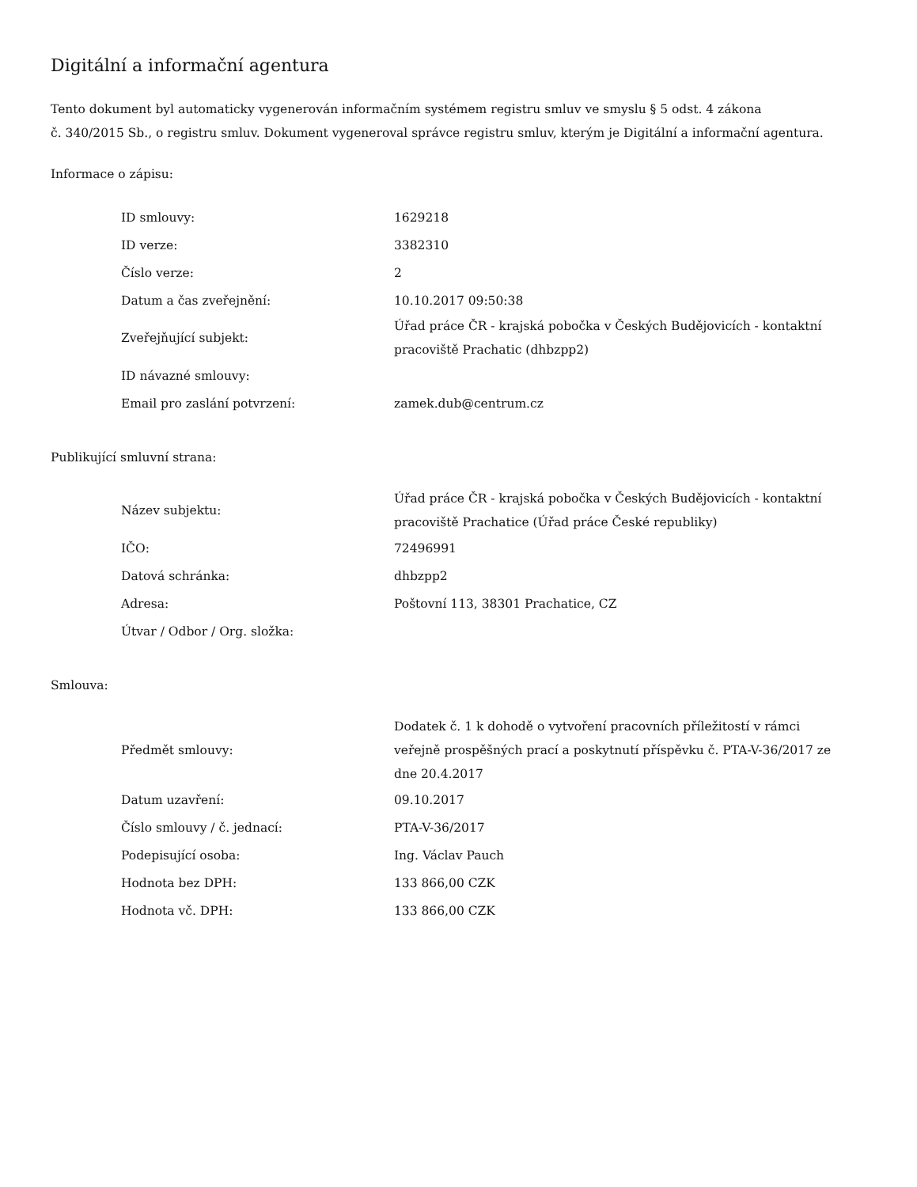Digitální a informační agentura
Tento dokument byl automaticky vygenerován informačním systémem registru smluv ve smyslu § 5 odst. 4 zákona
č. 340/2015 Sb., o registru smluv. Dokument vygeneroval správce registru smluv, kterým je Digitální a informační agentura.
Informace o zápisu:
| ID smlouvy: | 1629218 |
| ID verze: | 3382310 |
| Číslo verze: | 2 |
| Datum a čas zveřejnění: | 10.10.2017 09:50:38 |
| Zveřejňující subjekt: | Úřad práce ČR - krajská pobočka v Českých Budějovicích - kontaktní pracoviště Prachatic (dhbzpp2) |
| ID návazné smlouvy: | |
| Email pro zaslání potvrzení: | zamek.dub@centrum.cz |
Publikující smluvní strana:
| Název subjektu: | Úřad práce ČR - krajská pobočka v Českých Budějovicích - kontaktní pracoviště Prachatice (Úřad práce České republiky) |
| IČO: | 72496991 |
| Datová schránka: | dhbzpp2 |
| Adresa: | Poštovní 113, 38301 Prachatice, CZ |
| Útvar / Odbor / Org. složka: | |
Smlouva:
| Předmět smlouvy: | Dodatek č. 1 k dohodě o vytvoření pracovních příležitostí v rámci veřejně prospěšných prací a poskytnutí příspěvku č. PTA-V-36/2017 ze dne 20.4.2017 |
| Datum uzavření: | 09.10.2017 |
| Číslo smlouvy / č. jednací: | PTA-V-36/2017 |
| Podepisující osoba: | Ing. Václav Pauch |
| Hodnota bez DPH: | 133 866,00 CZK |
| Hodnota vč. DPH: | 133 866,00 CZK |